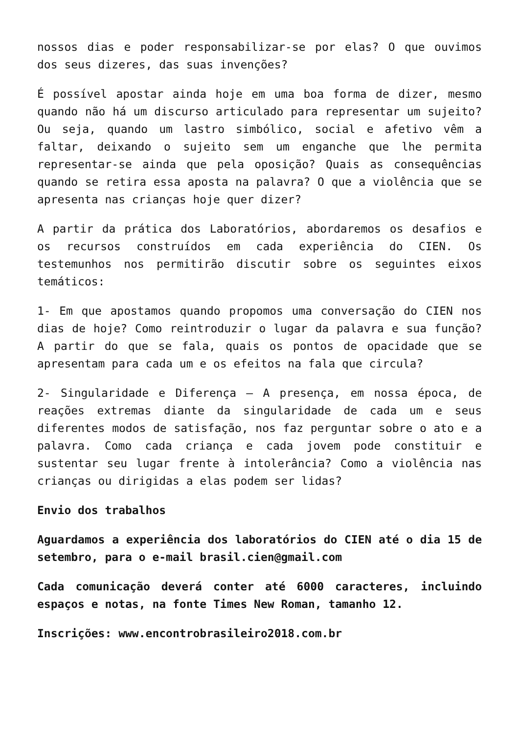nossos dias e poder responsabilizar-se por elas? O que ouvimos dos seus dizeres, das suas invenções?
É possível apostar ainda hoje em uma boa forma de dizer, mesmo quando não há um discurso articulado para representar um sujeito? Ou seja, quando um lastro simbólico, social e afetivo vêm a faltar, deixando o sujeito sem um enganche que lhe permita representar-se ainda que pela oposição? Quais as consequências quando se retira essa aposta na palavra? O que a violência que se apresenta nas crianças hoje quer dizer?
A partir da prática dos Laboratórios, abordaremos os desafios e os recursos construídos em cada experiência do CIEN. Os testemunhos nos permitirão discutir sobre os seguintes eixos temáticos:
1- Em que apostamos quando propomos uma conversação do CIEN nos dias de hoje? Como reintroduzir o lugar da palavra e sua função? A partir do que se fala, quais os pontos de opacidade que se apresentam para cada um e os efeitos na fala que circula?
2- Singularidade e Diferença – A presença, em nossa época, de reações extremas diante da singularidade de cada um e seus diferentes modos de satisfação, nos faz perguntar sobre o ato e a palavra. Como cada criança e cada jovem pode constituir e sustentar seu lugar frente à intolerância? Como a violência nas crianças ou dirigidas a elas podem ser lidas?
Envio dos trabalhos
Aguardamos a experiência dos laboratórios do CIEN até o dia 15 de setembro, para o e-mail brasil.cien@gmail.com
Cada comunicação deverá conter até 6000 caracteres, incluindo espaços e notas, na fonte Times New Roman, tamanho 12.
Inscrições: www.encontrobrasileiro2018.com.br